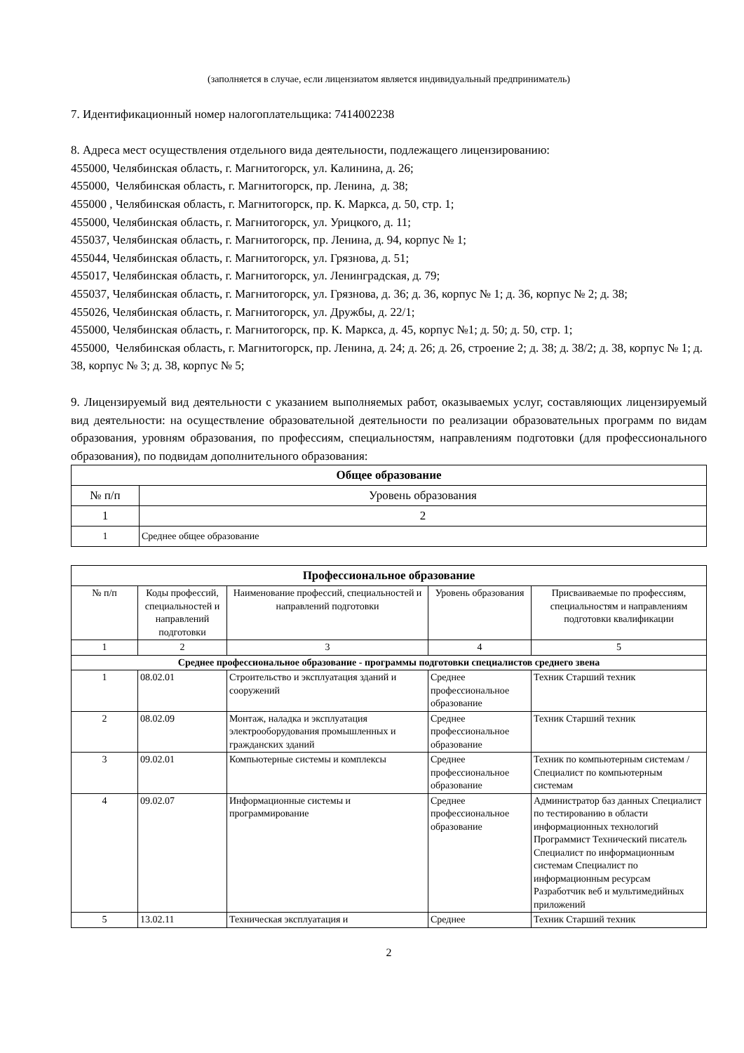(заполняется в случае, если лицензиатом является индивидуальный предприниматель)
7. Идентификационный номер налогоплательщика: 7414002238
8. Адреса мест осуществления отдельного вида деятельности, подлежащего лицензированию:
455000, Челябинская область, г. Магнитогорск, ул. Калинина, д. 26;
455000, Челябинская область, г. Магнитогорск, пр. Ленина, д. 38;
455000 , Челябинская область, г. Магнитогорск, пр. К. Маркса, д. 50, стр. 1;
455000, Челябинская область, г. Магнитогорск, ул. Урицкого, д. 11;
455037, Челябинская область, г. Магнитогорск, пр. Ленина, д. 94, корпус № 1;
455044, Челябинская область, г. Магнитогорск, ул. Грязнова, д. 51;
455017, Челябинская область, г. Магнитогорск, ул. Ленинградская, д. 79;
455037, Челябинская область, г. Магнитогорск, ул. Грязнова, д. 36; д. 36, корпус № 1; д. 36, корпус № 2; д. 38;
455026, Челябинская область, г. Магнитогорск, ул. Дружбы, д. 22/1;
455000, Челябинская область, г. Магнитогорск, пр. К. Маркса, д. 45, корпус №1; д. 50; д. 50, стр. 1;
455000, Челябинская область, г. Магнитогорск, пр. Ленина, д. 24; д. 26; д. 26, строение 2; д. 38; д. 38/2; д. 38, корпус № 1; д. 38, корпус № 3; д. 38, корпус № 5;
9. Лицензируемый вид деятельности с указанием выполняемых работ, оказываемых услуг, составляющих лицензируемый вид деятельности: на осуществление образовательной деятельности по реализации образовательных программ по видам образования, уровням образования, по профессиям, специальностям, направлениям подготовки (для профессионального образования), по подвидам дополнительного образования:
| Общее образование | |
| --- | --- |
| № п/п | Уровень образования |
| 1 | 2 |
| 1 | Среднее общее образование |
| Профессиональное образование | | | | |
| --- | --- | --- | --- | --- |
| № п/п | Коды профессий, специальностей и направлений подготовки | Наименование профессий, специальностей и направлений подготовки | Уровень образования | Присваиваемые по профессиям, специальностям и направлениям подготовки квалификации |
| 1 | 2 | 3 | 4 | 5 |
| Среднее профессиональное образование - программы подготовки специалистов среднего звена | | | | |
| 1 | 08.02.01 | Строительство и эксплуатация зданий и сооружений | Среднее профессиональное образование | Техник Старший техник |
| 2 | 08.02.09 | Монтаж, наладка и эксплуатация электрооборудования промышленных и гражданских зданий | Среднее профессиональное образование | Техник Старший техник |
| 3 | 09.02.01 | Компьютерные системы и комплексы | Среднее профессиональное образование | Техник по компьютерным системам / Специалист по компьютерным системам |
| 4 | 09.02.07 | Информационные системы и программирование | Среднее профессиональное образование | Администратор баз данных Специалист по тестированию в области информационных технологий Программист Технический писатель Специалист по информационным системам Специалист по информационным ресурсам Разработчик веб и мультимедийных приложений |
| 5 | 13.02.11 | Техническая эксплуатация и | Среднее | Техник Старший техник |
2